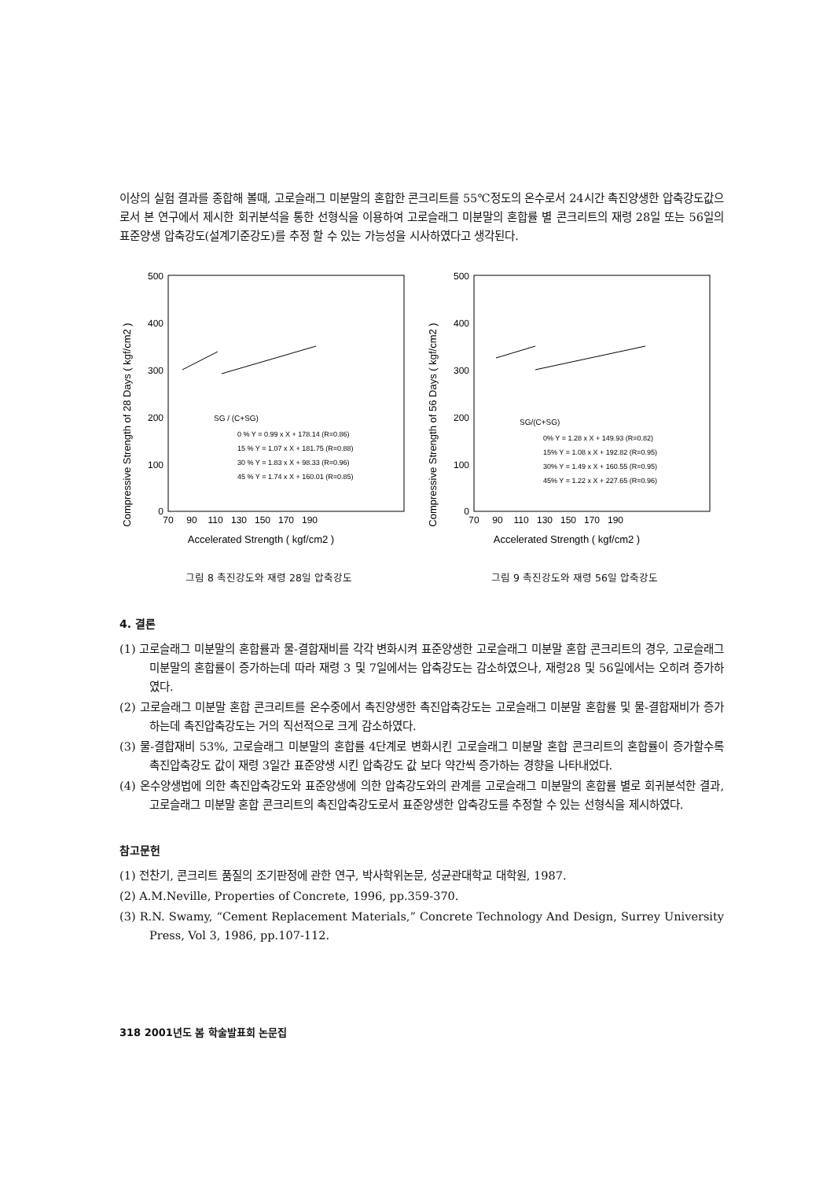이상의 실험 결과를 종합해 볼때, 고로슬래그 미분말의 혼합한 콘크리트를 55℃정도의 온수로서 24시간 촉진양생한 압축강도값으로서 본 연구에서 제시한 회귀분석을 통한 선형식을 이용하여 고로슬래그 미분말의 혼합률 별 콘크리트의 재령 28일 또는 56일의 표준양생 압축강도(설계기준강도)를 추정 할 수 있는 가능성을 시사하였다고 생각된다.
Compressive Strength of 28 Days ( kgf/cm2 )
500
400
300
200
100
0
70
90
110
130
150
170
190
Accelerated Strength ( kgf/cm2 )
SG / (C+SG)
0 % Y = 0.99 x X + 178.14 (R=0.86)
15 % Y = 1.07 x X + 181.75 (R=0.88)
30 % Y = 1.83 x X + 98.33 (R=0.96)
45 % Y = 1.74 x X + 160.01 (R=0.85)
그림 8 촉진강도와 재령 28일 압축강도
Compressive Strength of 56 Days ( kgf/cm2 )
500
400
300
200
100
0
70
90
110
130
150
170
190
Accelerated Strength ( kgf/cm2 )
SG/(C+SG)
0% Y = 1.28 x X + 149.93 (R=0.82)
15% Y = 1.08 x X + 192.82 (R=0.95)
30% Y = 1.49 x X + 160.55 (R=0.95)
45% Y = 1.22 x X + 227.65 (R=0.96)
그림 9 촉진강도와 재령 56일 압축강도
4. 결론
(1) 고로슬래그 미분말의 혼합률과 물-결합재비를 각각 변화시켜 표준양생한 고로슬래그 미분말 혼합 콘크리트의 경우, 고로슬래그 미분말의 혼합률이 증가하는데 따라 재령 3 및 7일에서는 압축강도는 감소하였으나, 재령28 및 56일에서는 오히려 증가하였다.
(2) 고로슬래그 미분말 혼합 콘크리트를 온수중에서 촉진양생한 촉진압축강도는 고로슬래그 미분말 혼합률 및 물-결합재비가 증가하는데 촉진압축강도는 거의 직선적으로 크게 감소하였다.
(3) 물-결합재비 53%, 고로슬래그 미분말의 혼합률 4단계로 변화시킨 고로슬래그 미분말 혼합 콘크리트의 혼합률이 증가할수록 촉진압축강도 값이 재령 3일간 표준양생 시킨 압축강도 값 보다 약간씩 증가하는 경향을 나타내었다.
(4) 온수양생법에 의한 촉진압축강도와 표준양생에 의한 압축강도와의 관계를 고로슬래그 미분말의 혼합률 별로 회귀분석한 결과, 고로슬래그 미분말 혼합 콘크리트의 촉진압축강도로서 표준양생한 압축강도를 추정할 수 있는 선형식을 제시하였다.
참고문헌
(1) 전찬기, 콘크리트 품질의 조기판정에 관한 연구, 박사학위논문, 성균관대학교 대학원, 1987.
(2) A.M.Neville, Properties of Concrete, 1996, pp.359-370.
(3) R.N. Swamy, “Cement Replacement Materials,” Concrete Technology And Design, Surrey University Press, Vol 3, 1986, pp.107-112.
318 2001년도 봄 학술발표회 논문집